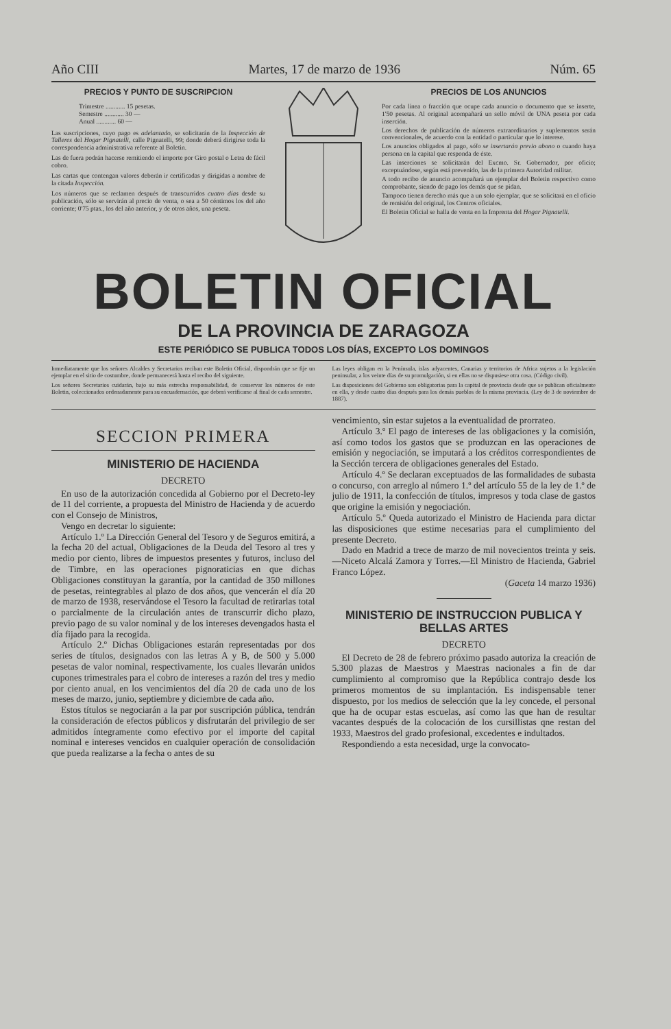Año CIII Martes, 17 de marzo de 1936 Núm. 65
PRECIOS Y PUNTO DE SUSCRIPCION
Trimestre ............ 15 pesetas.
Semestre ............ 30 —
Anual ............ 60 —
Las suscripciones, cuyo pago es adelantado, se solicitarán de la Inspección de Talleres del Hogar Pignatelli, calle Pignatelli, 99; donde deberá dirigirse toda la correspondencia administrativa referente al Boletin.
Las de fuera podrán hacerse remitiendo el importe por Giro postal o Letra de fácil cobro.
Las cartas que contengan valores deberán ir certificadas y dirigidas a nombre de la citada Inspección.
Los números que se reclamen después de transcurridos cuatro días desde su publicación, sólo se servirán al precio de venta, o sea a 50 céntimos los del año corriente; 0'75 ptas., los del año anterior, y de otros años, una peseta.
PRECIOS DE LOS ANUNCIOS
Por cada línea o fracción que ocupe cada anuncio o documento que se inserte, 1'50 pesetas. Al original acompañará un sello móvil de UNA peseta por cada inserción.
Los derechos de publicación de números extraordinarios y suplementos serán convencionales, de acuerdo con la entidad o particular que lo interese.
Los anuncios obligados al pago, sólo se insertarán previo abono o cuando haya persona en la capital que responda de éste.
Las inserciones se solicitarán del Excmo. Sr. Gobernador, por oficio; exceptuándose, según está prevenido, las de la primera Autoridad militar.
A todo recibo de anuncio acompañará un ejemplar del Boletin respectivo como comprobante, siendo de pago los demás que se pidan.
Tampoco tienen derecho más que a un solo ejemplar, que se solicitará en el oficio de remisión del original, los Centros oficiales.
El Boletin Oficial se halla de venta en la Imprenta del Hogar Pignatelli.
BOLETIN OFICIAL
DE LA PROVINCIA DE ZARAGOZA
ESTE PERIÓDICO SE PUBLICA TODOS LOS DÍAS, EXCEPTO LOS DOMINGOS
Inmediatamente que los señores Alcaldes y Secretarios reciban este Boletin Oficial, dispondrán que se fije un ejemplar en el sitio de costumbre, donde permanecerá hasta el recibo del siguiente.
Los señores Secretarios cuidarán, bajo su más estrecha responsabilidad, de conservar los números de este Boletin, coleccionados ordenadamente para su encuadernación, que deberá verificarse al final de cada semestre.
Las leyes obligan en la Península, islas adyacentes, Canarias y territorios de Africa sujetos a la legislación peninsular, a los veinte días de su promulgación, si en ellas no se dispusiese otra cosa. (Código civil).
Las disposiciones del Gobierno son obligatorias para la capital de provincia desde que se publican oficialmente en ella, y desde cuatro días después para los demás pueblos de la misma provincia. (Ley de 3 de noviembre de 1887).
SECCION PRIMERA
MINISTERIO DE HACIENDA
DECRETO
En uso de la autorización concedida al Gobierno por el Decreto-ley de 11 del corriente, a propuesta del Ministro de Hacienda y de acuerdo con el Consejo de Ministros,
Vengo en decretar lo siguiente:
Artículo 1.º La Dirección General del Tesoro y de Seguros emitirá, a la fecha 20 del actual, Obligaciones de la Deuda del Tesoro al tres y medio por ciento, libres de impuestos presentes y futuros, incluso del de Timbre, en las operaciones pignoraticias en que dichas Obligaciones constituyan la garantía, por la cantidad de 350 millones de pesetas, reintegrables al plazo de dos años, que vencerán el día 20 de marzo de 1938, reservándose el Tesoro la facultad de retirarlas total o parcialmente de la circulación antes de transcurrir dicho plazo, previo pago de su valor nominal y de los intereses devengados hasta el día fijado para la recogida.
Artículo 2.º Dichas Obligaciones estarán representadas por dos series de títulos, designados con las letras A y B, de 500 y 5.000 pesetas de valor nominal, respectivamente, los cuales llevarán unidos cupones trimestrales para el cobro de intereses a razón del tres y medio por ciento anual, en los vencimientos del día 20 de cada uno de los meses de marzo, junio, septiembre y diciembre de cada año.
Estos títulos se negociarán a la par por suscripción pública, tendrán la consideración de efectos públicos y disfrutarán del privilegio de ser admitidos íntegramente como efectivo por el importe del capital nominal e intereses vencidos en cualquier operación de consolidación que pueda realizarse a la fecha o antes de su
vencimiento, sin estar sujetos a la eventualidad de prorrateo.
Artículo 3.º El pago de intereses de las obligaciones y la comisión, así como todos los gastos que se produzcan en las operaciones de emisión y negociación, se imputará a los créditos correspondientes de la Sección tercera de obligaciones generales del Estado.
Artículo 4.º Se declaran exceptuados de las formalidades de subasta o concurso, con arreglo al número 1.º del artículo 55 de la ley de 1.º de julio de 1911, la confección de títulos, impresos y toda clase de gastos que origine la emisión y negociación.
Artículo 5.º Queda autorizado el Ministro de Hacienda para dictar las disposiciones que estime necesarias para el cumplimiento del presente Decreto.
Dado en Madrid a trece de marzo de mil novecientos treinta y seis.—Niceto Alcalá Zamora y Torres.—El Ministro de Hacienda, Gabriel Franco López.
(Gaceta 14 marzo 1936)
MINISTERIO DE INSTRUCCION PUBLICA Y BELLAS ARTES
DECRETO
El Decreto de 28 de febrero próximo pasado autoriza la creación de 5.300 plazas de Maestros y Maestras nacionales a fin de dar cumplimiento al compromiso que la República contrajo desde los primeros momentos de su implantación. Es indispensable tener dispuesto, por los medios de selección que la ley concede, el personal que ha de ocupar estas escuelas, así como las que han de resultar vacantes después de la colocación de los cursillistas qne restan del 1933, Maestros del grado profesional, excedentes e indultados.
Respondiendo a esta necesidad, urge la convocato-